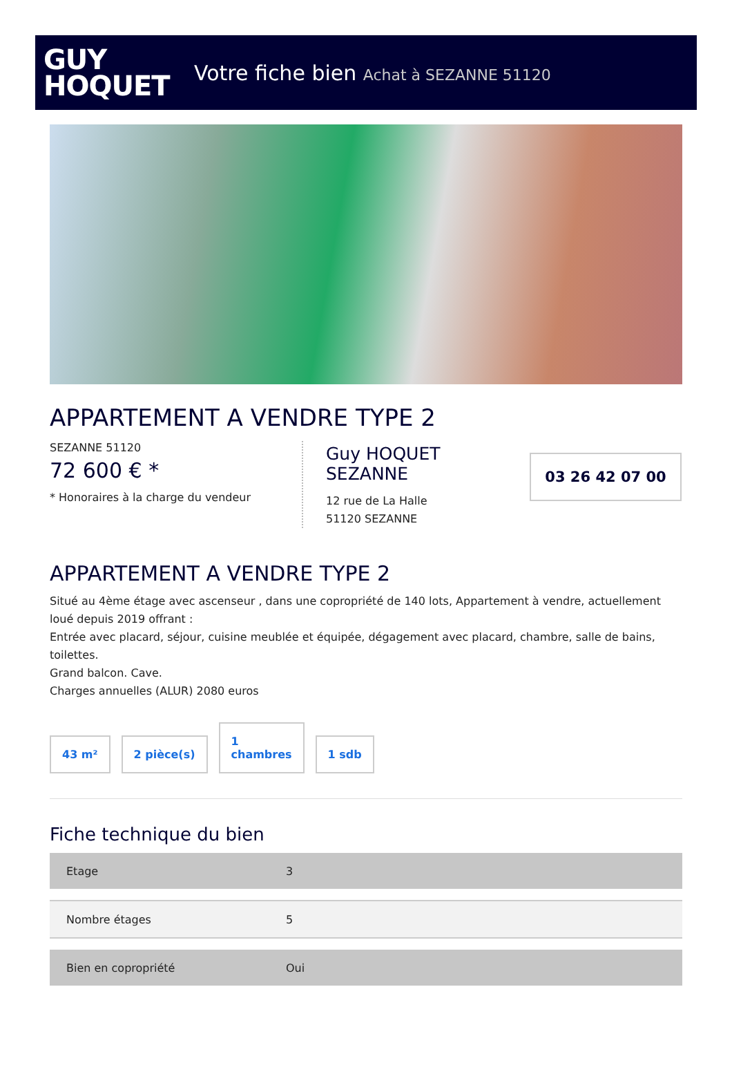GUY
HOQUET
Votre fiche bien Achat à SEZANNE 51120
APPARTEMENT A VENDRE TYPE 2
SEZANNE 51120
72 600 € *
* Honoraires à la charge du vendeur
Guy HOQUET SEZANNE
12 rue de La Halle
51120 SEZANNE
03 26 42 07 00
APPARTEMENT A VENDRE TYPE 2
Situé au 4ème étage avec ascenseur , dans une copropriété de 140 lots, Appartement à vendre, actuellement loué depuis 2019 offrant :
Entrée avec placard, séjour, cuisine meublée et équipée, dégagement avec placard, chambre, salle de bains, toilettes.
Grand balcon. Cave.
Charges annuelles (ALUR) 2080 euros
43 m²
2 pièce(s)
1
chambres
1 sdb
Fiche technique du bien
| Etage | 3 |
| Nombre étages | 5 |
| Bien en copropriété | Oui |